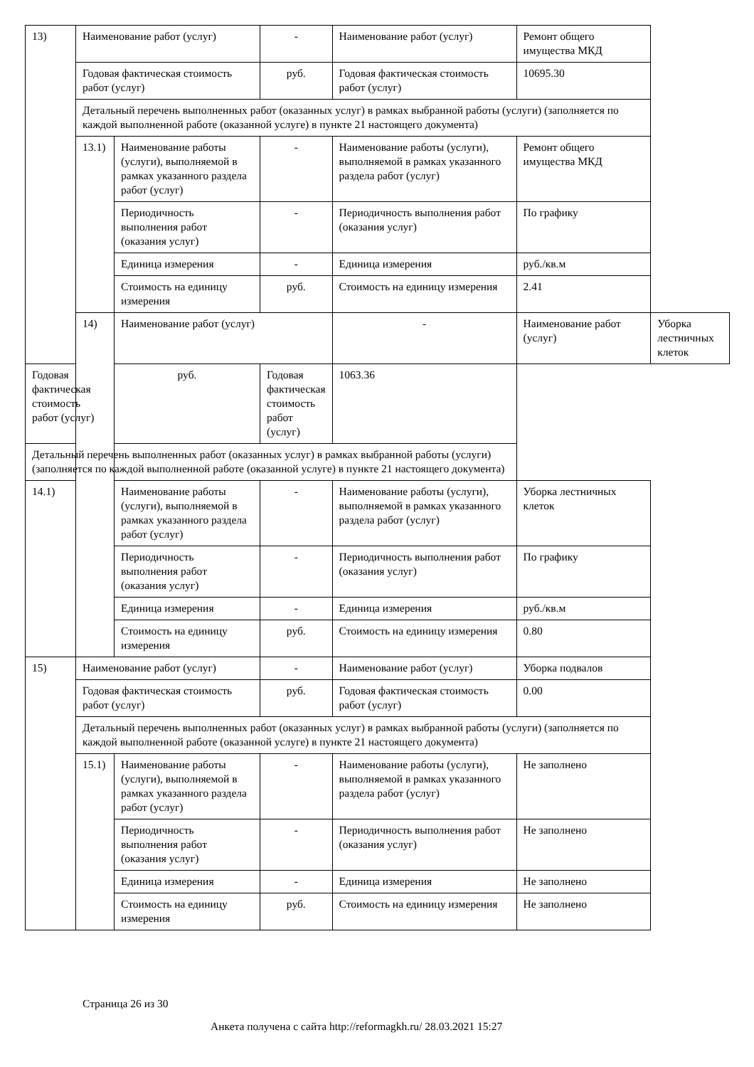| 13) | Наименование работ (услуг) | | - | Наименование работ (услуг) | Ремонт общего имущества МКД | |
| | Годовая фактическая стоимость работ (услуг) | | руб. | Годовая фактическая стоимость работ (услуг) | 10695.30 | |
| | Детальный перечень выполненных работ (оказанных услуг) в рамках выбранной работы (услуги) (заполняется по каждой выполненной работе (оказанной услуге) в пункте 21 настоящего документа) | | | | | |
| | 13.1) | Наименование работы (услуги), выполняемой в рамках указанного раздела работ (услуг) | - | Наименование работы (услуги), выполняемой в рамках указанного раздела работ (услуг) | Ремонт общего имущества МКД | |
| | | Периодичность выполнения работ (оказания услуг) | - | Периодичность выполнения работ (оказания услуг) | По графику | |
| | | Единица измерения | - | Единица измерения | руб./кв.м | |
| | | Стоимость на единицу измерения | руб. | Стоимость на единицу измерения | 2.41 | |
| | 14) | Наименование работ (услуг) | | - | Наименование работ (услуг) | Уборка лестничных клеток |
| Годовая фактическая стоимость работ (услуг) | | руб. | Годовая фактическая стоимость работ (услуг) | 1063.36 | | |
| Детальный перечень выполненных работ (оказанных услуг) в рамках выбранной работы (услуги) (заполняется по каждой выполненной работе (оказанной услуге) в пункте 21 настоящего документа) | | | | | | |
| 14.1) | | Наименование работы (услуги), выполняемой в рамках указанного раздела работ (услуг) | - | Наименование работы (услуги), выполняемой в рамках указанного раздела работ (услуг) | Уборка лестничных клеток | |
| | | Периодичность выполнения работ (оказания услуг) | - | Периодичность выполнения работ (оказания услуг) | По графику | |
| | | Единица измерения | - | Единица измерения | руб./кв.м | |
| | | Стоимость на единицу измерения | руб. | Стоимость на единицу измерения | 0.80 | |
| 15) | Наименование работ (услуг) | | - | Наименование работ (услуг) | Уборка подвалов | |
| | Годовая фактическая стоимость работ (услуг) | | руб. | Годовая фактическая стоимость работ (услуг) | 0.00 | |
| | Детальный перечень выполненных работ (оказанных услуг) в рамках выбранной работы (услуги) (заполняется по каждой выполненной работе (оказанной услуге) в пункте 21 настоящего документа) | | | | | |
| | 15.1) | Наименование работы (услуги), выполняемой в рамках указанного раздела работ (услуг) | - | Наименование работы (услуги), выполняемой в рамках указанного раздела работ (услуг) | Не заполнено | |
| | | Периодичность выполнения работ (оказания услуг) | - | Периодичность выполнения работ (оказания услуг) | Не заполнено | |
| | | Единица измерения | - | Единица измерения | Не заполнено | |
| | | Стоимость на единицу измерения | руб. | Стоимость на единицу измерения | Не заполнено | |
Страница 26 из 30
Анкета получена с сайта http://reformagkh.ru/ 28.03.2021 15:27